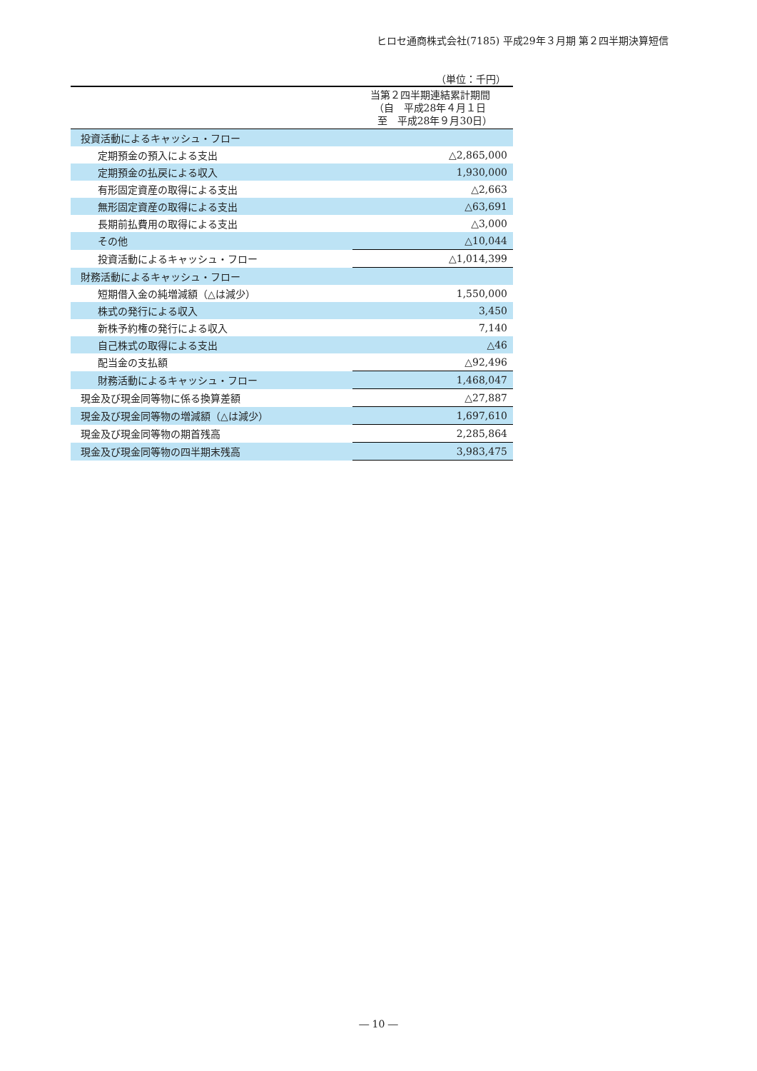ヒロセ通商株式会社(7185) 平成29年３月期 第２四半期決算短信
（単位：千円）
| | 当第２四半期連結累計期間 （自 平成28年４月１日 至 平成28年９月30日） |
| --- | --- |
| 投資活動によるキャッシュ・フロー | |
| 定期預金の預入による支出 | △2,865,000 |
| 定期預金の払戻による収入 | 1,930,000 |
| 有形固定資産の取得による支出 | △2,663 |
| 無形固定資産の取得による支出 | △63,691 |
| 長期前払費用の取得による支出 | △3,000 |
| その他 | △10,044 |
| 投資活動によるキャッシュ・フロー | △1,014,399 |
| 財務活動によるキャッシュ・フロー | |
| 短期借入金の純増減額（△は減少） | 1,550,000 |
| 株式の発行による収入 | 3,450 |
| 新株予約権の発行による収入 | 7,140 |
| 自己株式の取得による支出 | △46 |
| 配当金の支払額 | △92,496 |
| 財務活動によるキャッシュ・フロー | 1,468,047 |
| 現金及び現金同等物に係る換算差額 | △27,887 |
| 現金及び現金同等物の増減額（△は減少） | 1,697,610 |
| 現金及び現金同等物の期首残高 | 2,285,864 |
| 現金及び現金同等物の四半期末残高 | 3,983,475 |
― 10 ―